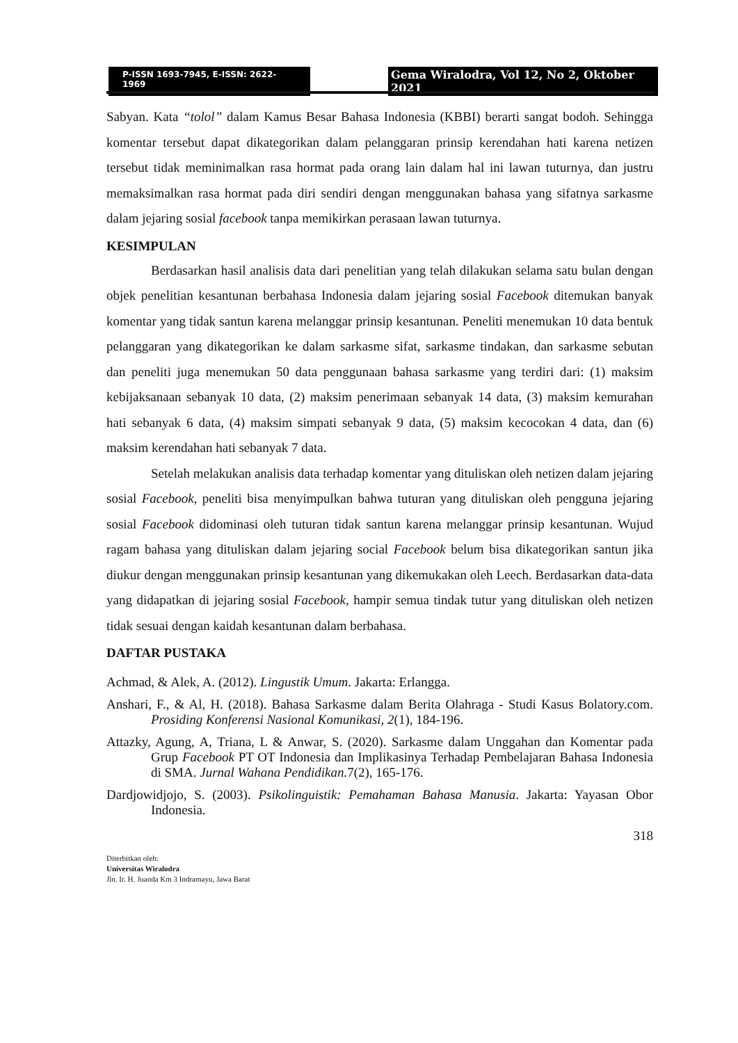P-ISSN 1693-7945, E-ISSN: 2622-1969
Gema Wiralodra, Vol 12, No 2, Oktober 2021
Sabyan. Kata “tolol” dalam Kamus Besar Bahasa Indonesia (KBBI) berarti sangat bodoh. Sehingga komentar tersebut dapat dikategorikan dalam pelanggaran prinsip kerendahan hati karena netizen tersebut tidak meminimalkan rasa hormat pada orang lain dalam hal ini lawan tuturnya, dan justru memaksimalkan rasa hormat pada diri sendiri dengan menggunakan bahasa yang sifatnya sarkasme dalam jejaring sosial facebook tanpa memikirkan perasaan lawan tuturnya.
KESIMPULAN
Berdasarkan hasil analisis data dari penelitian yang telah dilakukan selama satu bulan dengan objek penelitian kesantunan berbahasa Indonesia dalam jejaring sosial Facebook ditemukan banyak komentar yang tidak santun karena melanggar prinsip kesantunan. Peneliti menemukan 10 data bentuk pelanggaran yang dikategorikan ke dalam sarkasme sifat, sarkasme tindakan, dan sarkasme sebutan dan peneliti juga menemukan 50 data penggunaan bahasa sarkasme yang terdiri dari: (1) maksim kebijaksanaan sebanyak 10 data, (2) maksim penerimaan sebanyak 14 data, (3) maksim kemurahan hati sebanyak 6 data, (4) maksim simpati sebanyak 9 data, (5) maksim kecocokan 4 data, dan (6) maksim kerendahan hati sebanyak 7 data.
Setelah melakukan analisis data terhadap komentar yang dituliskan oleh netizen dalam jejaring sosial Facebook, peneliti bisa menyimpulkan bahwa tuturan yang dituliskan oleh pengguna jejaring sosial Facebook didominasi oleh tuturan tidak santun karena melanggar prinsip kesantunan. Wujud ragam bahasa yang dituliskan dalam jejaring social Facebook belum bisa dikategorikan santun jika diukur dengan menggunakan prinsip kesantunan yang dikemukakan oleh Leech. Berdasarkan data-data yang didapatkan di jejaring sosial Facebook, hampir semua tindak tutur yang dituliskan oleh netizen tidak sesuai dengan kaidah kesantunan dalam berbahasa.
DAFTAR PUSTAKA
Achmad, & Alek, A. (2012). Lingustik Umum. Jakarta: Erlangga.
Anshari, F., & Al, H. (2018). Bahasa Sarkasme dalam Berita Olahraga - Studi Kasus Bolatory.com. Prosiding Konferensi Nasional Komunikasi, 2(1), 184-196.
Attazky, Agung, A, Triana, L & Anwar, S. (2020). Sarkasme dalam Unggahan dan Komentar pada Grup Facebook PT OT Indonesia dan Implikasinya Terhadap Pembelajaran Bahasa Indonesia di SMA. Jurnal Wahana Pendidikan. 7(2), 165-176.
Dardjowidjojo, S. (2003). Psikolinguistik: Pemahaman Bahasa Manusia. Jakarta: Yayasan Obor Indonesia.
318
Diterbitkan oleh:
Universitas Wiralodra
Jln. Ir. H. Juanda Km 3 Indramayu, Jawa Barat